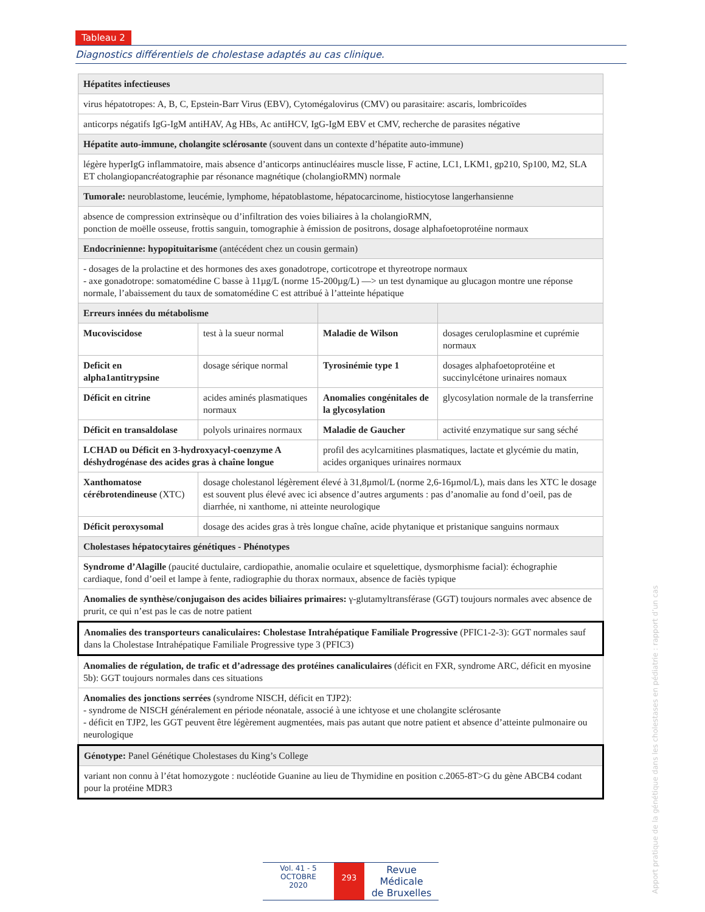Tableau 2
Diagnostics différentiels de cholestase adaptés au cas clinique.
| Hépatites infectieuses | | | |
| virus hépatotropes: A, B, C, Epstein-Barr Virus (EBV), Cytomégalovirus (CMV) ou parasitaire: ascaris, lombricoïdes | | | |
| anticorps négatifs IgG-IgM antiHAV, Ag HBs, Ac antiHCV, IgG-IgM EBV et CMV, recherche de parasites négative | | | |
| Hépatite auto-immune, cholangite sclérosante (souvent dans un contexte d’hépatite auto-immune) | | | |
| légère hyperIgG inflammatoire, mais absence d’anticorps antinucléaires muscle lisse, F actine, LC1, LKM1, gp210, Sp100, M2, SLA ET cholangiopancréatographie par résonance magnétique (cholangioRMN) normale | | | |
| Tumorale: neuroblastome, leucémie, lymphome, hépatoblastome, hépatocarcinome, histiocytose langerhansienne | | | |
| absence de compression extrinsèque ou d’infiltration des voies biliaires à la cholangioRMN, ponction de moëlle osseuse, frottis sanguin, tomographie à émission de positrons, dosage alphafoetoprotéine normaux | | | |
| Endocrinienne: hypopituitarisme (antécédent chez un cousin germain) | | | |
| - dosages de la prolactine et des hormones des axes gonadotrope, corticotrope et thyreotrope normaux - axe gonadotrope: somatomédine C basse à 11µg/L (norme 15-200µg/L) —> un test dynamique au glucagon montre une réponse normale, l’abaissement du taux de somatomédine C est attribué à l’atteinte hépatique | | | |
| Erreurs innées du métabolisme | | | |
| Mucoviscidose | test à la sueur normal | Maladie de Wilson | dosages ceruloplasmine et cuprémie normaux |
| Deficit en alpha1antitrypsine | dosage sérique normal | Tyrosinémie type 1 | dosages alphafoetoprotéine et succinylcétone urinaires nomaux |
| Déficit en citrine | acides aminés plasmatiques normaux | Anomalies congénitales de la glycosylation | glycosylation normale de la transferrine |
| Déficit en transaldolase | polyols urinaires normaux | Maladie de Gaucher | activité enzymatique sur sang séché |
| LCHAD ou Déficit en 3-hydroxyacyl-coenzyme A déshydrogénase des acides gras à chaîne longue | | profil des acylcarnitines plasmatiques, lactate et glycémie du matin, acides organiques urinaires normaux | |
| Xanthomatose cérébrotendineuse (XTC) | dosage cholestanol légèrement élevé à 31,8µmol/L (norme 2,6-16µmol/L), mais dans les XTC le dosage est souvent plus élevé avec ici absence d’autres arguments : pas d’anomalie au fond d’oeil, pas de diarrhée, ni xanthome, ni atteinte neurologique | | |
| Déficit peroxysomal | dosage des acides gras à très longue chaîne, acide phytanique et pristanique sanguins normaux | | |
| Cholestases hépatocytaires génétiques - Phénotypes | | | |
| Syndrome d’Alagille (paucité ductulaire, cardiopathie, anomalie oculaire et squelettique, dysmorphisme facial): échographie cardiaque, fond d’oeil et lampe à fente, radiographie du thorax normaux, absence de faciès typique | | | |
| Anomalies de synthèse/conjugaison des acides biliaires primaires: γ-glutamyltransférase (GGT) toujours normales avec absence de prurit, ce qui n’est pas le cas de notre patient | | | |
| Anomalies des transporteurs canaliculaires: Cholestase Intrahépatique Familiale Progressive (PFIC1-2-3): GGT normales sauf dans la Cholestase Intrahépatique Familiale Progressive type 3 (PFIC3) | | | |
| Anomalies de régulation, de trafic et d’adressage des protéines canaliculaires (déficit en FXR, syndrome ARC, déficit en myosine 5b): GGT toujours normales dans ces situations | | | |
| Anomalies des jonctions serrées (syndrome NISCH, déficit en TJP2): - syndrome de NISCH généralement en période néonatale, associé à une ichtyose et une cholangite sclérosante - déficit en TJP2, les GGT peuvent être légèrement augmentées, mais pas autant que notre patient et absence d’atteinte pulmonaire ou neurologique | | | |
| Génotype: Panel Génétique Cholestases du King’s College | | | |
| variant non connu à l’état homozygote : nucléotide Guanine au lieu de Thymidine en position c.2065-8T>G du gène ABCB4 codant pour la protéine MDR3 | | | |
Vol. 41 - 5
OCTOBRE
2020
293
Revue Médicale
de Bruxelles
Apport pratique de la génétique dans les cholestases en pédiatrie : rapport d’un cas